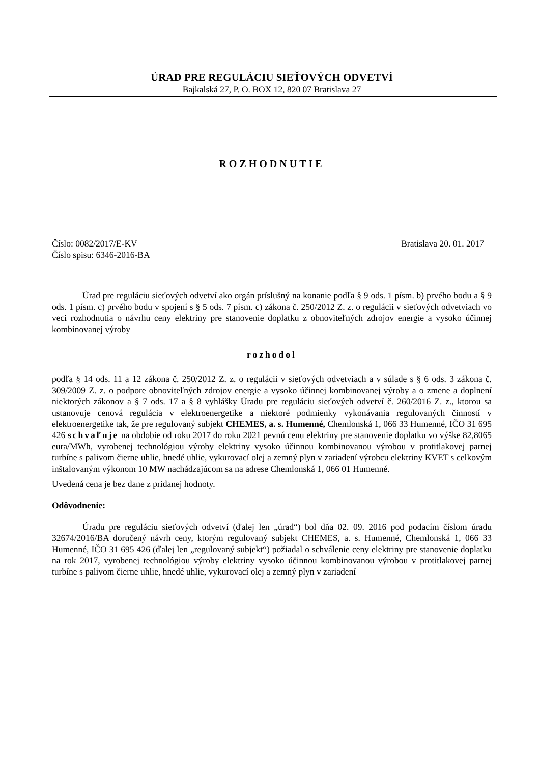ÚRAD PRE REGULÁCIU SIEŤOVÝCH ODVETVÍ
Bajkalská 27, P. O. BOX 12, 820 07 Bratislava 27
ROZHODNUTIE
Číslo: 0082/2017/E-KV
Číslo spisu: 6346-2016-BA
Bratislava 20. 01. 2017
Úrad pre reguláciu sieťových odvetví ako orgán príslušný na konanie podľa § 9 ods. 1 písm. b) prvého bodu a § 9 ods. 1 písm. c) prvého bodu v spojení s § 5 ods. 7 písm. c) zákona č. 250/2012 Z. z. o regulácii v sieťových odvetviach vo veci rozhodnutia o návrhu ceny elektriny pre stanovenie doplatku z obnoviteľných zdrojov energie a vysoko účinnej kombinovanej výroby
rozhodol
podľa § 14 ods. 11 a 12 zákona č. 250/2012 Z. z. o regulácii v sieťových odvetviach a v súlade s § 6 ods. 3 zákona č. 309/2009 Z. z. o podpore obnoviteľných zdrojov energie a vysoko účinnej kombinovanej výroby a o zmene a doplnení niektorých zákonov a § 7 ods. 17 a § 8 vyhlášky Úradu pre reguláciu sieťových odvetví č. 260/2016 Z. z., ktorou sa ustanovuje cenová regulácia v elektroenergetike a niektoré podmienky vykonávania regulovaných činností v elektroenergetike tak, že pre regulovaný subjekt CHEMES, a. s. Humenné, Chemlonská 1, 066 33 Humenné, IČO 31 695 426 schvaľuje na obdobie od roku 2017 do roku 2021 pevnú cenu elektriny pre stanovenie doplatku vo výške 82,8065 eura/MWh, vyrobenej technológiou výroby elektriny vysoko účinnou kombinovanou výrobou v protitlakovej parnej turbíne s palivom čierne uhlie, hnedé uhlie, vykurovací olej a zemný plyn v zariadení výrobcu elektriny KVET s celkovým inštalovaným výkonom 10 MW nachádzajúcom sa na adrese Chemlonská 1, 066 01 Humenné.
Uvedená cena je bez dane z pridanej hodnoty.
Odôvodnenie:
Úradu pre reguláciu sieťových odvetví (ďalej len „úrad“) bol dňa 02. 09. 2016 pod podacím číslom úradu 32674/2016/BA doručený návrh ceny, ktorým regulovaný subjekt CHEMES, a. s. Humenné, Chemlonská 1, 066 33 Humenné, IČO 31 695 426 (ďalej len „regulovaný subjekt“) požiadal o schválenie ceny elektriny pre stanovenie doplatku na rok 2017, vyrobenej technológiou výroby elektriny vysoko účinnou kombinovanou výrobou v protitlakovej parnej turbíne s palivom čierne uhlie, hnedé uhlie, vykurovací olej a zemný plyn v zariadení